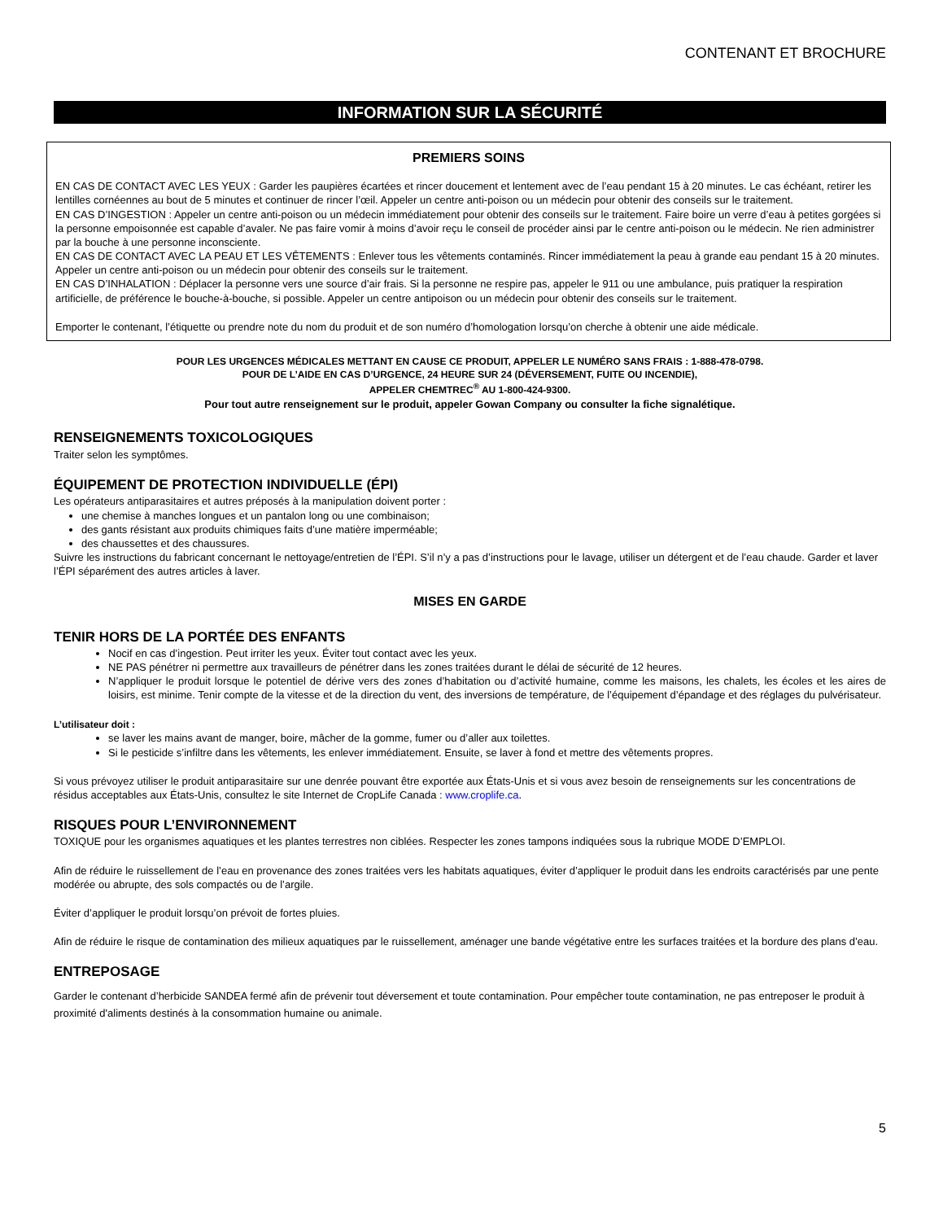CONTENANT ET BROCHURE
INFORMATION SUR LA SÉCURITÉ
PREMIERS SOINS
EN CAS DE CONTACT AVEC LES YEUX : Garder les paupières écartées et rincer doucement et lentement avec de l’eau pendant 15 à 20 minutes. Le cas échéant, retirer les lentilles cornéennes au bout de 5 minutes et continuer de rincer l’œil. Appeler un centre anti-poison ou un médecin pour obtenir des conseils sur le traitement.
EN CAS D’INGESTION : Appeler un centre anti-poison ou un médecin immédiatement pour obtenir des conseils sur le traitement. Faire boire un verre d’eau à petites gorgées si la personne empoisonnée est capable d’avaler. Ne pas faire vomir à moins d’avoir reçu le conseil de procéder ainsi par le centre anti-poison ou le médecin. Ne rien administrer par la bouche à une personne inconsciente.
EN CAS DE CONTACT AVEC LA PEAU ET LES VÊTEMENTS : Enlever tous les vêtements contaminés. Rincer immédiatement la peau à grande eau pendant 15 à 20 minutes. Appeler un centre anti-poison ou un médecin pour obtenir des conseils sur le traitement.
EN CAS D’INHALATION : Déplacer la personne vers une source d’air frais. Si la personne ne respire pas, appeler le 911 ou une ambulance, puis pratiquer la respiration artificielle, de préférence le bouche-à-bouche, si possible. Appeler un centre antipoison ou un médecin pour obtenir des conseils sur le traitement.
Emporter le contenant, l’étiquette ou prendre note du nom du produit et de son numéro d’homologation lorsqu’on cherche à obtenir une aide médicale.
POUR LES URGENCES MÉDICALES METTANT EN CAUSE CE PRODUIT, APPELER LE NUMÉRO SANS FRAIS : 1-888-478-0798.
POUR DE L’AIDE EN CAS D’URGENCE, 24 HEURE SUR 24 (DÉVERSEMENT, FUITE OU INCENDIE),
APPELER CHEMTREC<sup>®</sup> AU 1-800-424-9300.
Pour tout autre renseignement sur le produit, appeler Gowan Company ou consulter la fiche signalétique.
RENSEIGNEMENTS TOXICOLOGIQUES
Traiter selon les symptômes.
ÉQUIPEMENT DE PROTECTION INDIVIDUELLE (ÉPI)
Les opérateurs antiparasitaires et autres préposés à la manipulation doivent porter :
une chemise à manches longues et un pantalon long ou une combinaison;
des gants résistant aux produits chimiques faits d’une matière imperméable;
des chaussettes et des chaussures.
Suivre les instructions du fabricant concernant le nettoyage/entretien de l’ÉPI. S’il n’y a pas d’instructions pour le lavage, utiliser un détergent et de l’eau chaude. Garder et laver l’ÉPI séparément des autres articles à laver.
MISES EN GARDE
TENIR HORS DE LA PORTÉE DES ENFANTS
Nocif en cas d’ingestion. Peut irriter les yeux. Éviter tout contact avec les yeux.
NE PAS pénétrer ni permettre aux travailleurs de pénétrer dans les zones traitées durant le délai de sécurité de 12 heures.
N’appliquer le produit lorsque le potentiel de dérive vers des zones d’habitation ou d’activité humaine, comme les maisons, les chalets, les écoles et les aires de loisirs, est minime. Tenir compte de la vitesse et de la direction du vent, des inversions de température, de l’équipement d’épandage et des réglages du pulvérisateur.
L’utilisateur doit :
se laver les mains avant de manger, boire, mâcher de la gomme, fumer ou d’aller aux toilettes.
Si le pesticide s’infiltre dans les vêtements, les enlever immédiatement. Ensuite, se laver à fond et mettre des vêtements propres.
Si vous prévoyez utiliser le produit antiparasitaire sur une denrée pouvant être exportée aux États-Unis et si vous avez besoin de renseignements sur les concentrations de résidus acceptables aux États-Unis, consultez le site Internet de CropLife Canada : www.croplife.ca.
RISQUES POUR L’ENVIRONNEMENT
TOXIQUE pour les organismes aquatiques et les plantes terrestres non ciblées. Respecter les zones tampons indiquées sous la rubrique MODE D’EMPLOI.
Afin de réduire le ruissellement de l’eau en provenance des zones traitées vers les habitats aquatiques, éviter d’appliquer le produit dans les endroits caractérisés par une pente modérée ou abrupte, des sols compactés ou de l’argile.
Éviter d’appliquer le produit lorsqu’on prévoit de fortes pluies.
Afin de réduire le risque de contamination des milieux aquatiques par le ruissellement, aménager une bande végétative entre les surfaces traitées et la bordure des plans d’eau.
ENTREPOSAGE
Garder le contenant d’herbicide SANDEA fermé afin de prévenir tout déversement et toute contamination. Pour empêcher toute contamination, ne pas entreposer le produit à proximité d'aliments destinés à la consommation humaine ou animale.
5